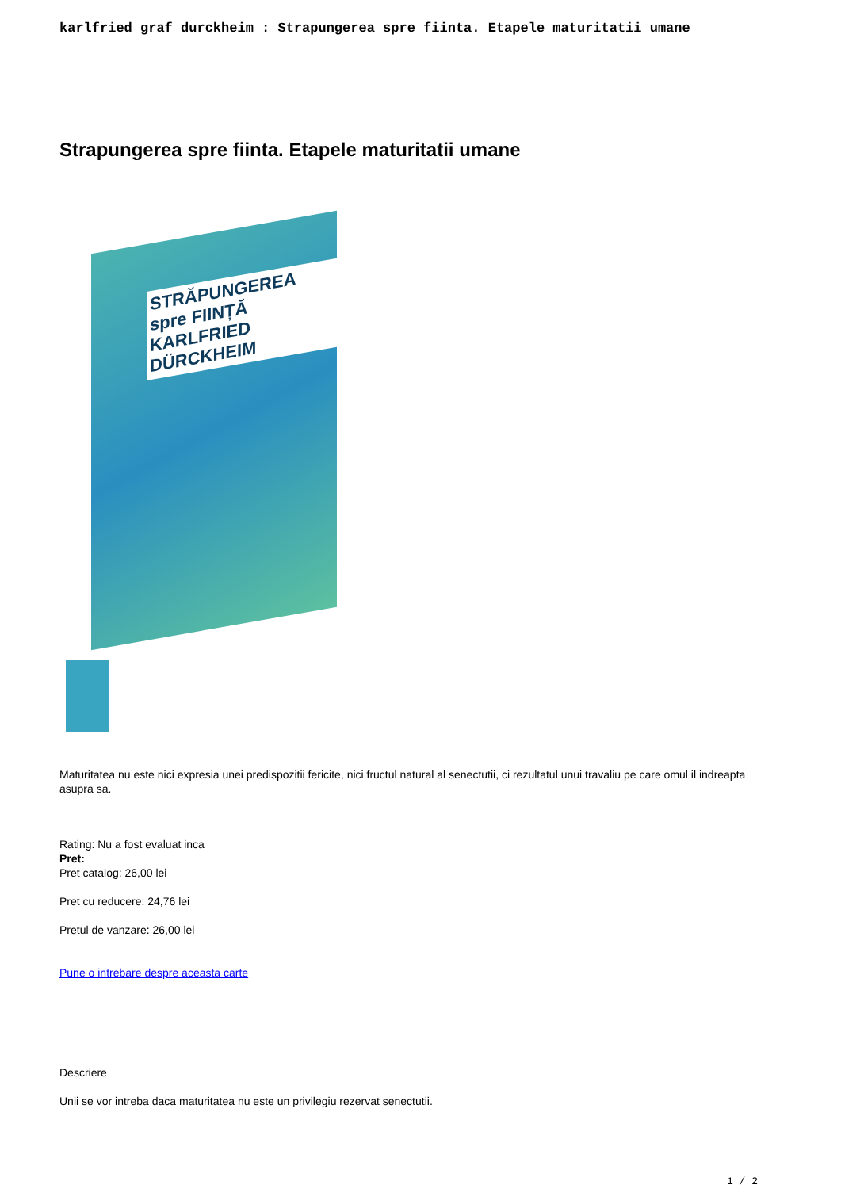karlfried graf durckheim : Strapungerea spre fiinta. Etapele maturitatii umane
Strapungerea spre fiinta. Etapele maturitatii umane
STRĂPUNGEREA spre FIINȚĂ
KARLFRIED DÜRCKHEIM
Maturitatea nu este nici expresia unei predispozitii fericite, nici fructul natural al senectutii, ci rezultatul unui travaliu pe care omul il indreapta asupra sa.
Rating: Nu a fost evaluat inca
Pret:
Pret catalog: 26,00 lei
Pret cu reducere: 24,76 lei
Pretul de vanzare: 26,00 lei
Pune o intrebare despre aceasta carte
Descriere
Unii se vor intreba daca maturitatea nu este un privilegiu rezervat senectutii.
1 / 2